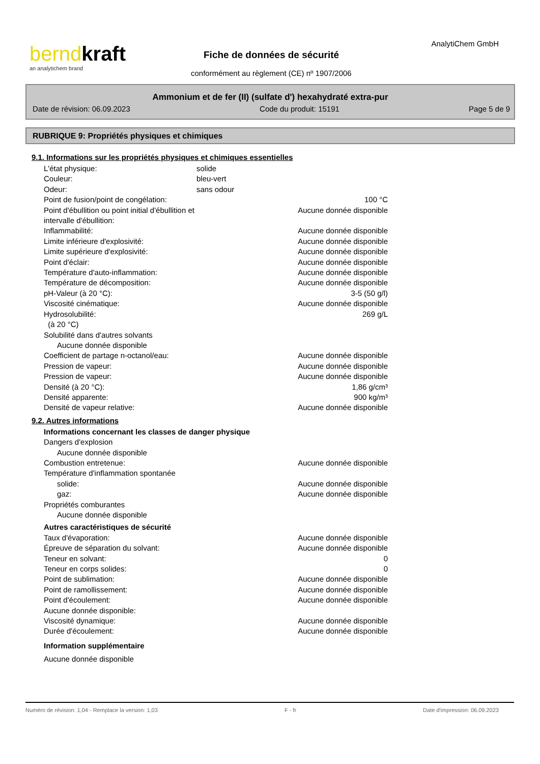berndkraft
an analytichem brand
Fiche de données de sécurité
conformément au règlement (CE) nº 1907/2006
AnalytiChem GmbH
Ammonium et de fer (II) (sulfate d') hexahydraté extra-pur
Date de révision: 06.09.2023 Code du produit: 15191 Page 5 de 9
RUBRIQUE 9: Propriétés physiques et chimiques
9.1. Informations sur les propriétés physiques et chimiques essentielles
L'état physique: solide
Couleur: bleu-vert
Odeur: sans odour
Point de fusion/point de congélation: 100 °C
Point d'ébullition ou point initial d'ébullition et intervalle d'ébullition: Aucune donnée disponible
Inflammabilité: Aucune donnée disponible
Limite inférieure d'explosivité: Aucune donnée disponible
Limite supérieure d'explosivité: Aucune donnée disponible
Point d'éclair: Aucune donnée disponible
Température d'auto-inflammation: Aucune donnée disponible
Température de décomposition: Aucune donnée disponible
pH-Valeur (à 20 °C): 3-5 (50 g/l)
Viscosité cinématique: Aucune donnée disponible
Hydrosolubilité:
(à 20 °C) 269 g/L
Solubilité dans d'autres solvants
Aucune donnée disponible
Coefficient de partage n-octanol/eau: Aucune donnée disponible
Pression de vapeur: Aucune donnée disponible
Pression de vapeur: Aucune donnée disponible
Densité (à 20 °C): 1,86 g/cm³
Densité apparente: 900 kg/m³
Densité de vapeur relative: Aucune donnée disponible
9.2. Autres informations
Informations concernant les classes de danger physique
Dangers d'explosion
Aucune donnée disponible
Combustion entretenue: Aucune donnée disponible
Température d'inflammation spontanée
solide: Aucune donnée disponible
gaz: Aucune donnée disponible
Propriétés comburantes
Aucune donnée disponible
Autres caractéristiques de sécurité
Taux d'évaporation: Aucune donnée disponible
Épreuve de séparation du solvant: Aucune donnée disponible
Teneur en solvant: 0
Teneur en corps solides: 0
Point de sublimation: Aucune donnée disponible
Point de ramollissement: Aucune donnée disponible
Point d'écoulement: Aucune donnée disponible
Aucune donnée disponible:
Viscosité dynamique: Aucune donnée disponible
Durée d'écoulement: Aucune donnée disponible
Information supplémentaire
Aucune donnée disponible
Numéro de révision: 1,04 - Remplace la version: 1,03 F - fr Date d'impression: 06.09.2023